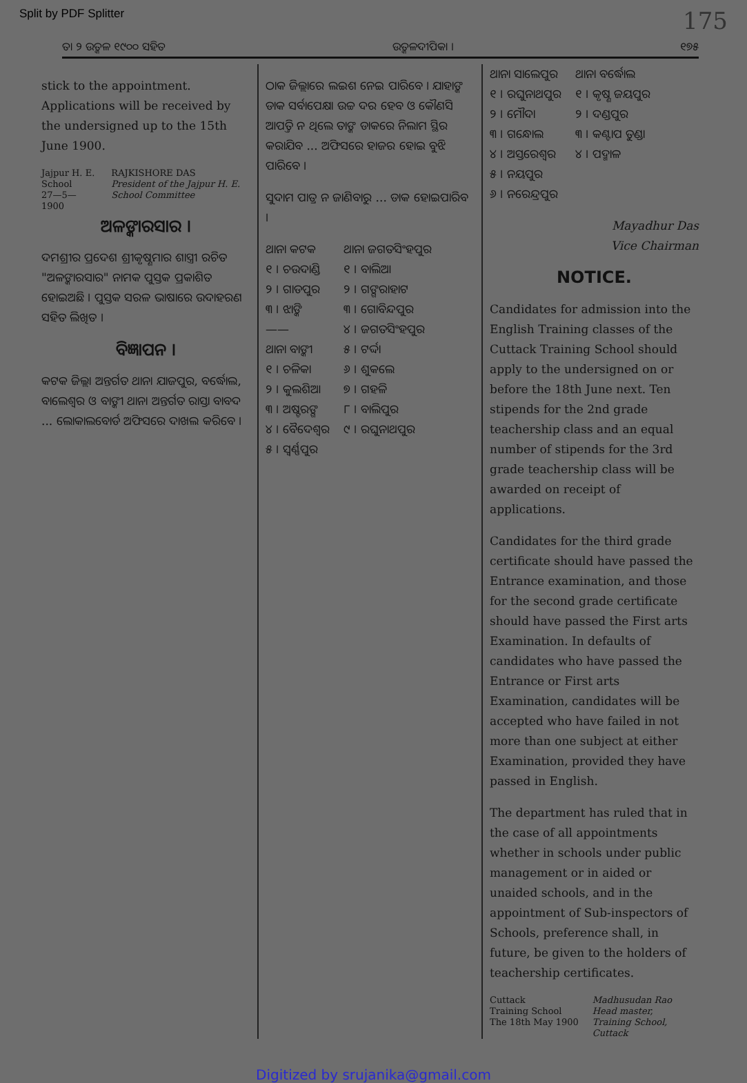Split by PDF Splitter 175
ତା ୨ ଉତ୍କଳ ୧୯୦୦ ସହିତ ଉତ୍କଳଦୀପିକା । ୧୭୫
stick to the appointment. Applications will be received by the undersigned up to the 15th June 1900.
Jajpur H. E. School
27—5—1900
RAJKISHORE DAS
President of the Jajpur H. E. School Committee
ଅଳଙ୍କାରସାର ।
ଦମଶ୍ରୀର ପ୍ରଦେଶ ଶ୍ରୀକୃଷ୍ଣମାର ଶାସ୍ତ୍ରୀ ରଚିତ "ଅଳଙ୍କାରସାର" ନାମକ ପୁସ୍ତକ ପ୍ରକାଶିତ ହୋଇଅଛି । ପୁସ୍ତକ ସରଳ ଭାଷାରେ ଉଦାହରଣ ସହିତ ଲିଖିତ ।
ବିଜ୍ଞାପନ ।
କଟକ ଜିଲ୍ଲା ଅନ୍ତର୍ଗତ ଥାନା ଯାଜପୁର, ବର୍ଦ୍ଧୋଲ, ବାଲେଶ୍ୱର ଓ ବାଙ୍କୀ ଥାନା ଅନ୍ତର୍ଗତ ରାସ୍ତା ବାବଦ ... ଲୋକାଲବୋର୍ଡ ଅଫିସରେ ଦାଖଲ କରିବେ ।
ଠାକ ଜିଲ୍ଲାରେ ଲଇଶ ନେଇ ପାରିବେ । ଯାହାଙ୍କ ଡାକ ସର୍ବାପେକ୍ଷା ଉଚ୍ଚ ଦର ହେବ ଓ କୌଣସି ଆପତ୍ତି ନ ଥିଲେ ତାଙ୍କ ଡାକରେ ନିଲାମ ସ୍ଥିର କରାଯିବ ... ଅଫିସରେ ହାଜର ହୋଇ ବୁଝି ପାରିବେ ।
ସୁଦାମ ପାତ୍ର ନ ଜାଣିବାରୁ ... ଡାକ ହୋଇପାରିବ ।
ଥାନା କଟକ
୧ । ଚଉଦାଣ୍ଡି
୨ । ଗାଡପୁର
୩ । ଝାଙ୍କି
——
ଥାନା ବାଙ୍କୀ
୧ । ଚଳିକା
୨ । କୁଲଶିଆ
୩ । ଅଷ୍ଟରଙ୍ଗ
୪ । ବୈଦେଶ୍ୱର
୫ । ସ୍ୱର୍ଣ୍ଣପୁର
ଥାନା ଜଗତସିଂହପୁର
୧ । ବାଲିଆ
୨ । ଗଙ୍ଗରାହାଟ
୩ । ଗୋବିନ୍ଦପୁର
୪ । ଜଗତସିଂହପୁର
୫ । ଟର୍ଦ୍ଦା
୬ । ଶୁକଲେ
୭ । ଗହଳି
୮ । ବାଲିପୁର
୯ । ରଘୁନାଥପୁର
ଥାନା ସାଲେପୁର
୧ । ରଘୁନାଥପୁର
୨ । ମୌଦା
୩ । ଗନ୍ଧୋଲ
୪ । ଅସ୍ତରେଶ୍ୱର
୫ । ନୟପୁର
୬ । ନରେନ୍ଦ୍ରପୁର
ଥାନା ବର୍ଦ୍ଧୋଲ
୧ । କୃଷ୍ଣ ଜୟପୁର
୨ । ଦଣ୍ଡପୁର
୩ । କଣ୍ଟାପ ତୁଣ୍ଡା
୪ । ପଦ୍ମାଳ
Mayadhur Das
Vice Chairman
NOTICE.
Candidates for admission into the English Training classes of the Cuttack Training School should apply to the undersigned on or before the 18th June next. Ten stipends for the 2nd grade teachership class and an equal number of stipends for the 3rd grade teachership class will be awarded on receipt of applications.
Candidates for the third grade certificate should have passed the Entrance examination, and those for the second grade certificate should have passed the First arts Examination. In defaults of candidates who have passed the Entrance or First arts Examination, candidates will be accepted who have failed in not more than one subject at either Examination, provided they have passed in English.
The department has ruled that in the case of all appointments whether in schools under public management or in aided or unaided schools, and in the appointment of Sub-inspectors of Schools, preference shall, in future, be given to the holders of teachership certificates.
Cuttack
Training School
The 18th May 1900
Madhusudan Rao
Head master,
Training School,
Cuttack
Digitized by srujanika@gmail.com